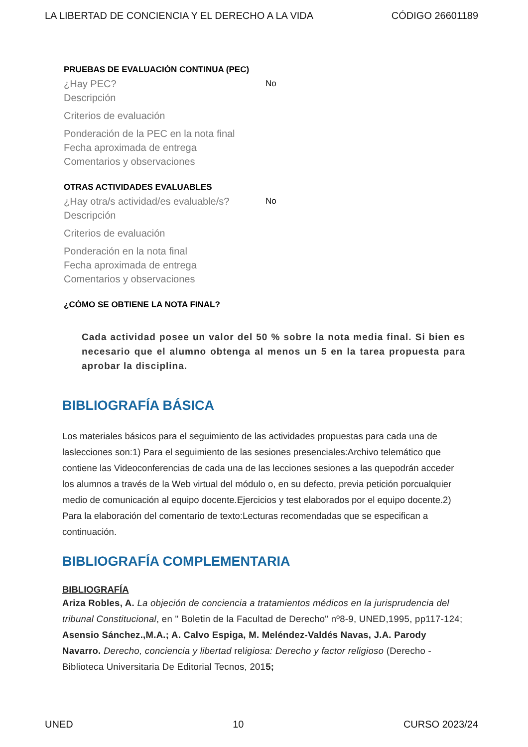LA LIBERTAD DE CONCIENCIA Y EL DERECHO A LA VIDA CÓDIGO 26601189
PRUEBAS DE EVALUACIÓN CONTINUA (PEC)
¿Hay PEC? No
Descripción
Criterios de evaluación
Ponderación de la PEC en la nota final
Fecha aproximada de entrega
Comentarios y observaciones
OTRAS ACTIVIDADES EVALUABLES
¿Hay otra/s actividad/es evaluable/s? No
Descripción
Criterios de evaluación
Ponderación en la nota final
Fecha aproximada de entrega
Comentarios y observaciones
¿CÓMO SE OBTIENE LA NOTA FINAL?
Cada actividad posee un valor del 50 % sobre la nota media final. Si bien es necesario que el alumno obtenga al menos un 5 en la tarea propuesta para aprobar la disciplina.
BIBLIOGRAFÍA BÁSICA
Los materiales básicos para el seguimiento de las actividades propuestas para cada una de laslecciones son:1) Para el seguimiento de las sesiones presenciales:Archivo telemático que contiene las Videoconferencias de cada una de las lecciones sesiones a las quepodrán acceder los alumnos a través de la Web virtual del módulo o, en su defecto, previa petición porcualquier medio de comunicación al equipo docente.Ejercicios y test elaborados por el equipo docente.2) Para la elaboración del comentario de texto:Lecturas recomendadas que se especifican a continuación.
BIBLIOGRAFÍA COMPLEMENTARIA
BIBLIOGRAFÍA
Ariza Robles, A. La objeción de conciencia a tratamientos médicos en la jurisprudencia del tribunal Constitucional, en " Boletin de la Facultad de Derecho" nº8-9, UNED,1995, pp117-124;
Asensio Sánchez.,M.A.; A. Calvo Espiga, M. Meléndez-Valdés Navas, J.A. Parody Navarro. Derecho, conciencia y libertad religiosa: Derecho y factor religioso (Derecho - Biblioteca Universitaria De Editorial Tecnos, 2015;
UNED 10 CURSO 2023/24